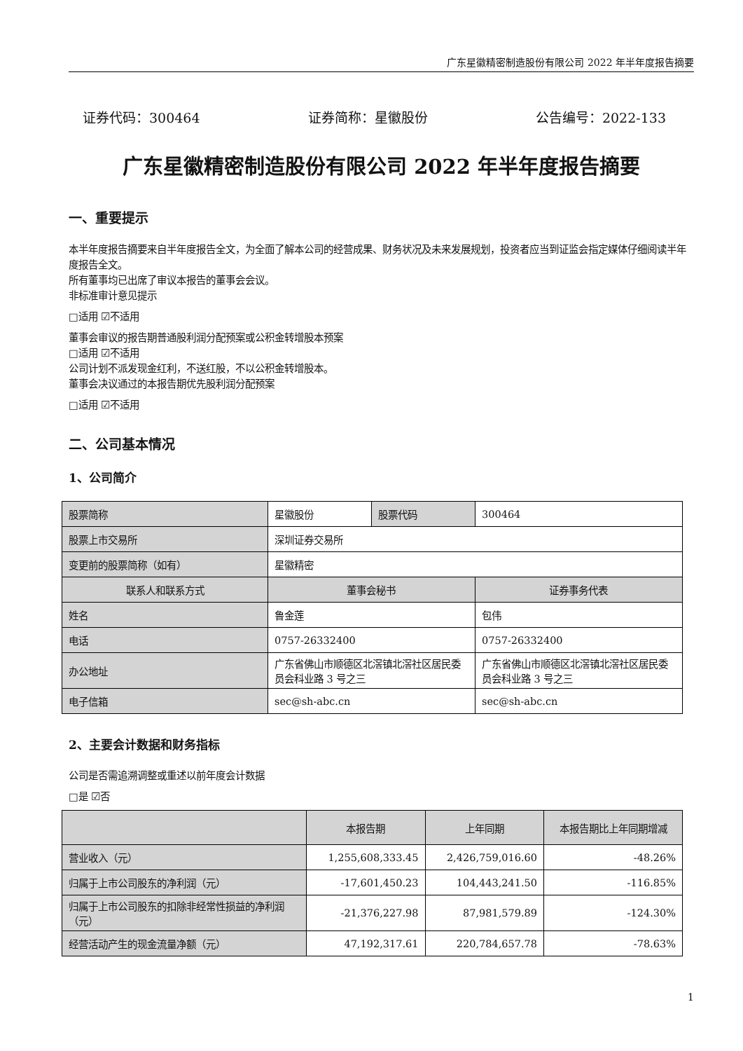广东星徽精密制造股份有限公司 2022 年半年度报告摘要
证券代码：300464 证券简称：星徽股份 公告编号：2022-133
广东星徽精密制造股份有限公司 2022 年半年度报告摘要
一、重要提示
本半年度报告摘要来自半年度报告全文，为全面了解本公司的经营成果、财务状况及未来发展规划，投资者应当到证监会指定媒体仔细阅读半年度报告全文。
所有董事均已出席了审议本报告的董事会会议。
非标准审计意见提示
□适用 ☑不适用
董事会审议的报告期普通股利润分配预案或公积金转增股本预案
□适用 ☑不适用
公司计划不派发现金红利，不送红股，不以公积金转增股本。
董事会决议通过的本报告期优先股利润分配预案
□适用 ☑不适用
二、公司基本情况
1、公司简介
| 股票简称 | 星徽股份 | 股票代码 | 300464 |
| 股票上市交易所 | 深圳证券交易所 | | |
| 变更前的股票简称（如有） | 星徽精密 | | |
| 联系人和联系方式 | 董事会秘书 | | 证券事务代表 |
| 姓名 | 鲁金莲 | | 包伟 |
| 电话 | 0757-26332400 | | 0757-26332400 |
| 办公地址 | 广东省佛山市顺德区北滘镇北滘社区居民委员会科业路 3 号之三 | | 广东省佛山市顺德区北滘镇北滘社区居民委员会科业路 3 号之三 |
| 电子信箱 | sec@sh-abc.cn | | sec@sh-abc.cn |
2、主要会计数据和财务指标
公司是否需追溯调整或重述以前年度会计数据
□是 ☑否
| | 本报告期 | 上年同期 | 本报告期比上年同期增减 |
| 营业收入（元） | 1,255,608,333.45 | 2,426,759,016.60 | -48.26% |
| 归属于上市公司股东的净利润（元） | -17,601,450.23 | 104,443,241.50 | -116.85% |
| 归属于上市公司股东的扣除非经常性损益的净利润（元） | -21,376,227.98 | 87,981,579.89 | -124.30% |
| 经营活动产生的现金流量净额（元） | 47,192,317.61 | 220,784,657.78 | -78.63% |
1